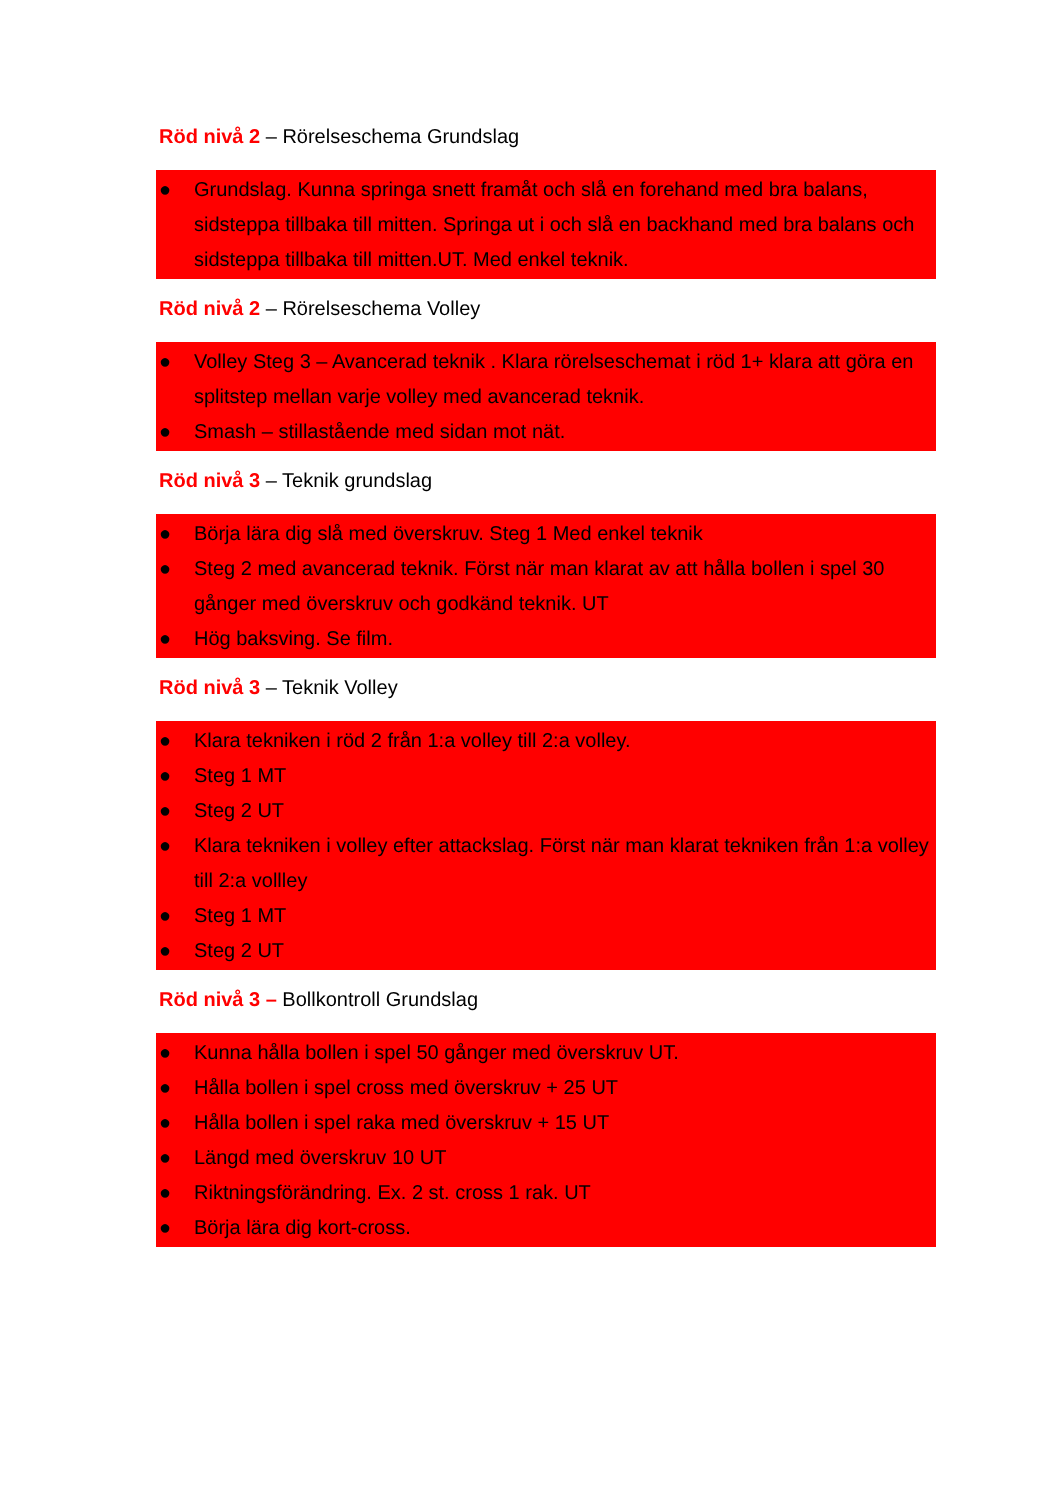Röd nivå 2 – Rörelseschema Grundslag
● Grundslag. Kunna springa snett framåt och slå en forehand med bra balans, sidsteppa tillbaka till mitten. Springa ut i och slå en backhand med bra balans och sidsteppa tillbaka till mitten.UT. Med enkel teknik.
Röd nivå 2 – Rörelseschema Volley
● Volley Steg 3 – Avancerad teknik . Klara rörelseschemat i röd 1+ klara att göra en splitstep mellan varje volley med avancerad teknik.
● Smash – stillastående med sidan mot nät.
Röd nivå 3 – Teknik grundslag
● Börja lära dig slå med överskruv. Steg 1 Med enkel teknik
● Steg 2 med avancerad teknik. Först när man klarat av att hålla bollen i spel 30 gånger med överskruv och godkänd teknik. UT
● Hög baksving. Se film.
Röd nivå 3 – Teknik Volley
● Klara tekniken i röd 2 från 1:a volley till 2:a volley.
● Steg 1 MT
● Steg 2 UT
● Klara tekniken i volley efter attackslag. Först när man klarat tekniken från 1:a volley till 2:a vollley
● Steg 1 MT
● Steg 2 UT
Röd nivå 3 – Bollkontroll Grundslag
● Kunna hålla bollen i spel 50 gånger med överskruv UT.
● Hålla bollen i spel cross med överskruv + 25 UT
● Hålla bollen i spel raka med överskruv + 15 UT
● Längd med överskruv 10 UT
● Riktningsförändring. Ex. 2 st. cross 1 rak. UT
● Börja lära dig kort-cross.